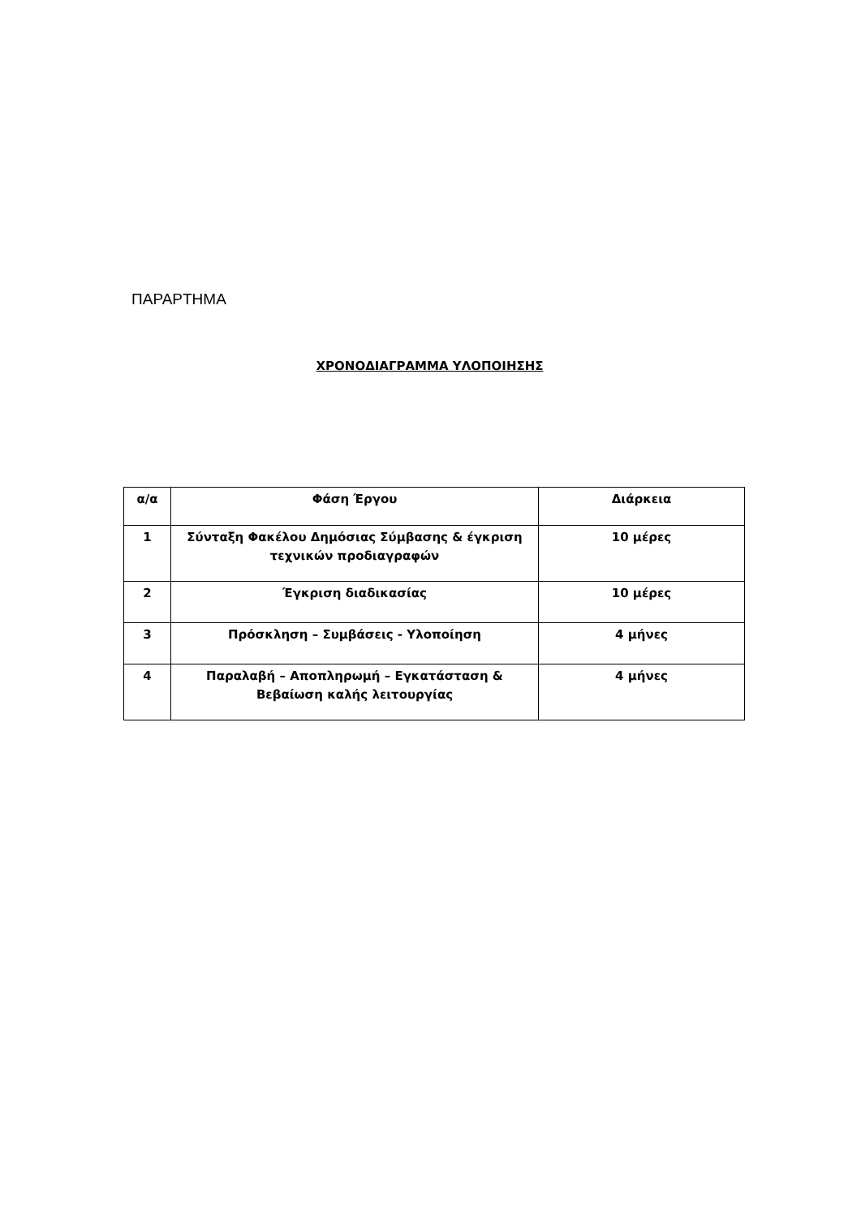ΠΑΡΑΡΤΗΜΑ
ΧΡΟΝΟΔΙΑΓΡΑΜΜΑ ΥΛΟΠΟΙΗΣΗΣ
| α/α | Φάση Έργου | Διάρκεια |
| 1 | Σύνταξη Φακέλου Δημόσιας Σύμβασης & έγκριση τεχνικών προδιαγραφών | 10 μέρες |
| 2 | Έγκριση διαδικασίας | 10 μέρες |
| 3 | Πρόσκληση – Συμβάσεις - Υλοποίηση | 4 μήνες |
| 4 | Παραλαβή – Αποπληρωμή – Εγκατάσταση & Βεβαίωση καλής λειτουργίας | 4 μήνες |